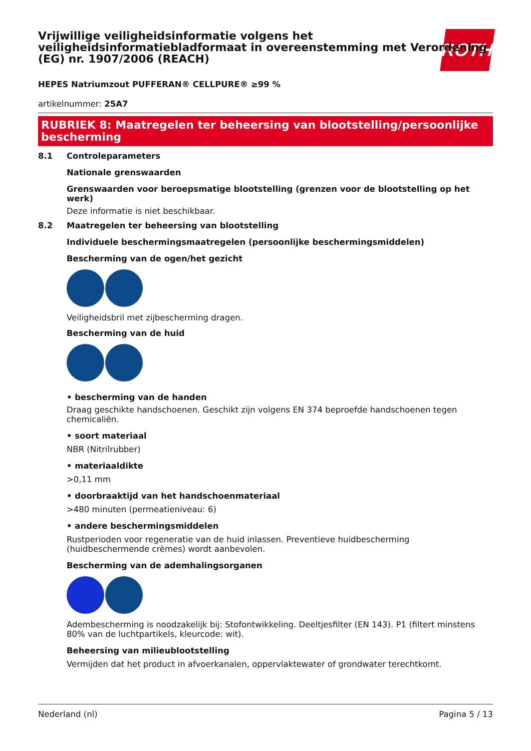ROTH
Vrijwillige veiligheidsinformatie volgens het veiligheidsinformatiebladformaat in overeenstemming met Verordening (EG) nr. 1907/2006 (REACH)
HEPES Natriumzout PUFFERAN® CELLPURE® ≥99 %
artikelnummer: 25A7
RUBRIEK 8: Maatregelen ter beheersing van blootstelling/persoonlijke bescherming
8.1 Controleparameters
Nationale grenswaarden
Grenswaarden voor beroepsmatige blootstelling (grenzen voor de blootstelling op het werk)
Deze informatie is niet beschikbaar.
8.2 Maatregelen ter beheersing van blootstelling
Individuele beschermingsmaatregelen (persoonlijke beschermingsmiddelen)
Bescherming van de ogen/het gezicht
Veiligheidsbril met zijbescherming dragen.
Bescherming van de huid
• bescherming van de handen
Draag geschikte handschoenen. Geschikt zijn volgens EN 374 beproefde handschoenen tegen chemicaliën.
• soort materiaal
NBR (Nitrilrubber)
• materiaaldikte
>0,11 mm
• doorbraaktijd van het handschoenmateriaal
>480 minuten (permeatieniveau: 6)
• andere beschermingsmiddelen
Rustperioden voor regeneratie van de huid inlassen. Preventieve huidbescherming (huidbeschermende crèmes) wordt aanbevolen.
Bescherming van de ademhalingsorganen
Adembescherming is noodzakelijk bij: Stofontwikkeling. Deeltjesfilter (EN 143). P1 (filtert minstens 80% van de luchtpartikels, kleurcode: wit).
Beheersing van milieublootstelling
Vermijden dat het product in afvoerkanalen, oppervlaktewater of grondwater terechtkomt.
Nederland (nl) Pagina 5 / 13